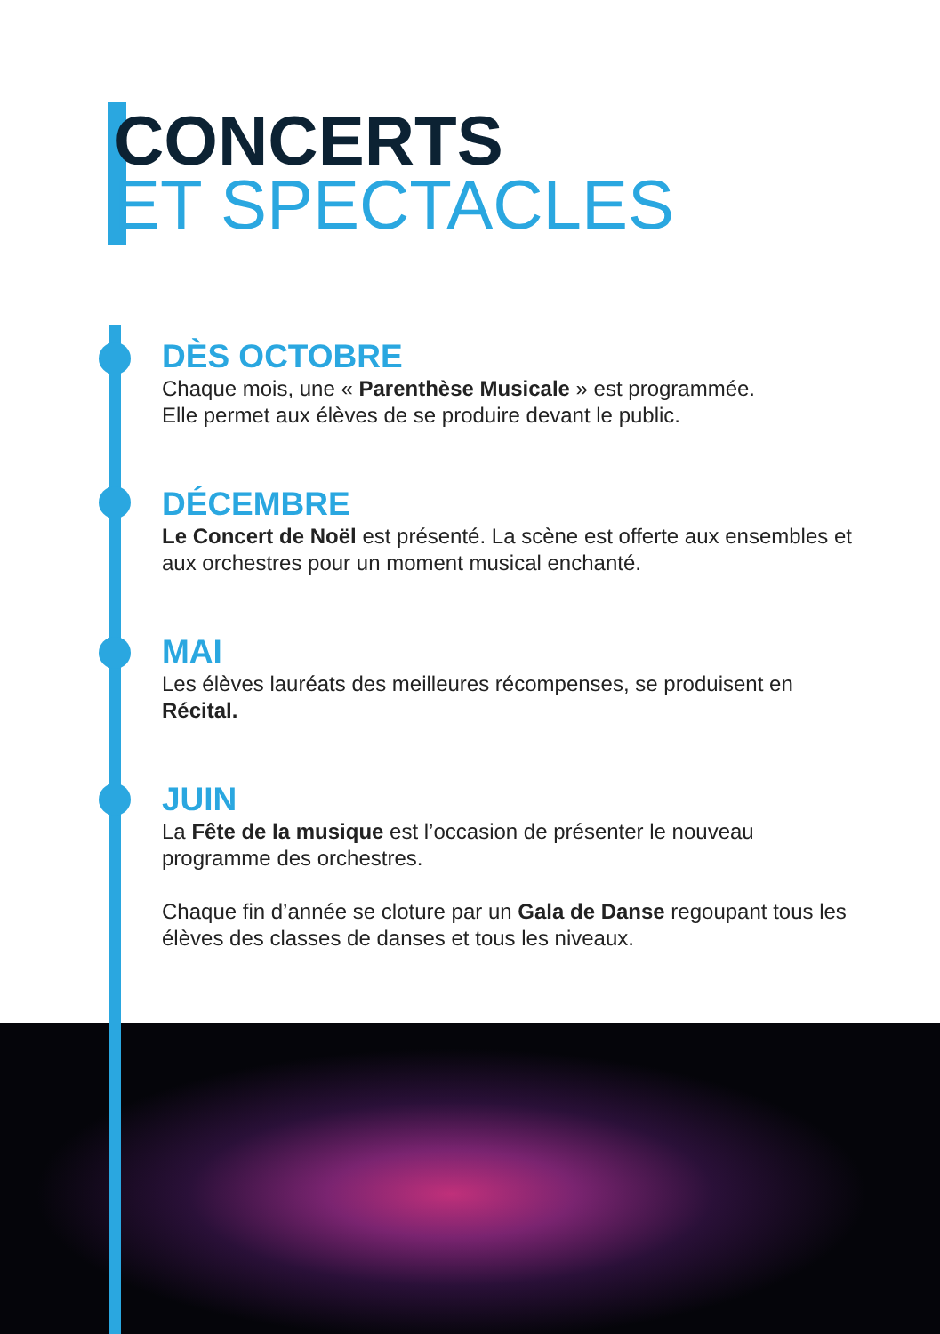CONCERTS
ET SPECTACLES
DÈS OCTOBRE
Chaque mois, une « Parenthèse Musicale » est programmée.
Elle permet aux élèves de se produire devant le public.
DÉCEMBRE
Le Concert de Noël est présenté. La scène est offerte aux ensembles et aux orchestres pour un moment musical enchanté.
MAI
Les élèves lauréats des meilleures récompenses, se produisent en Récital.
JUIN
La Fête de la musique est l’occasion de présenter le nouveau programme des orchestres.
Chaque fin d’année se cloture par un Gala de Danse regoupant tous les élèves des classes de danses et tous les niveaux.